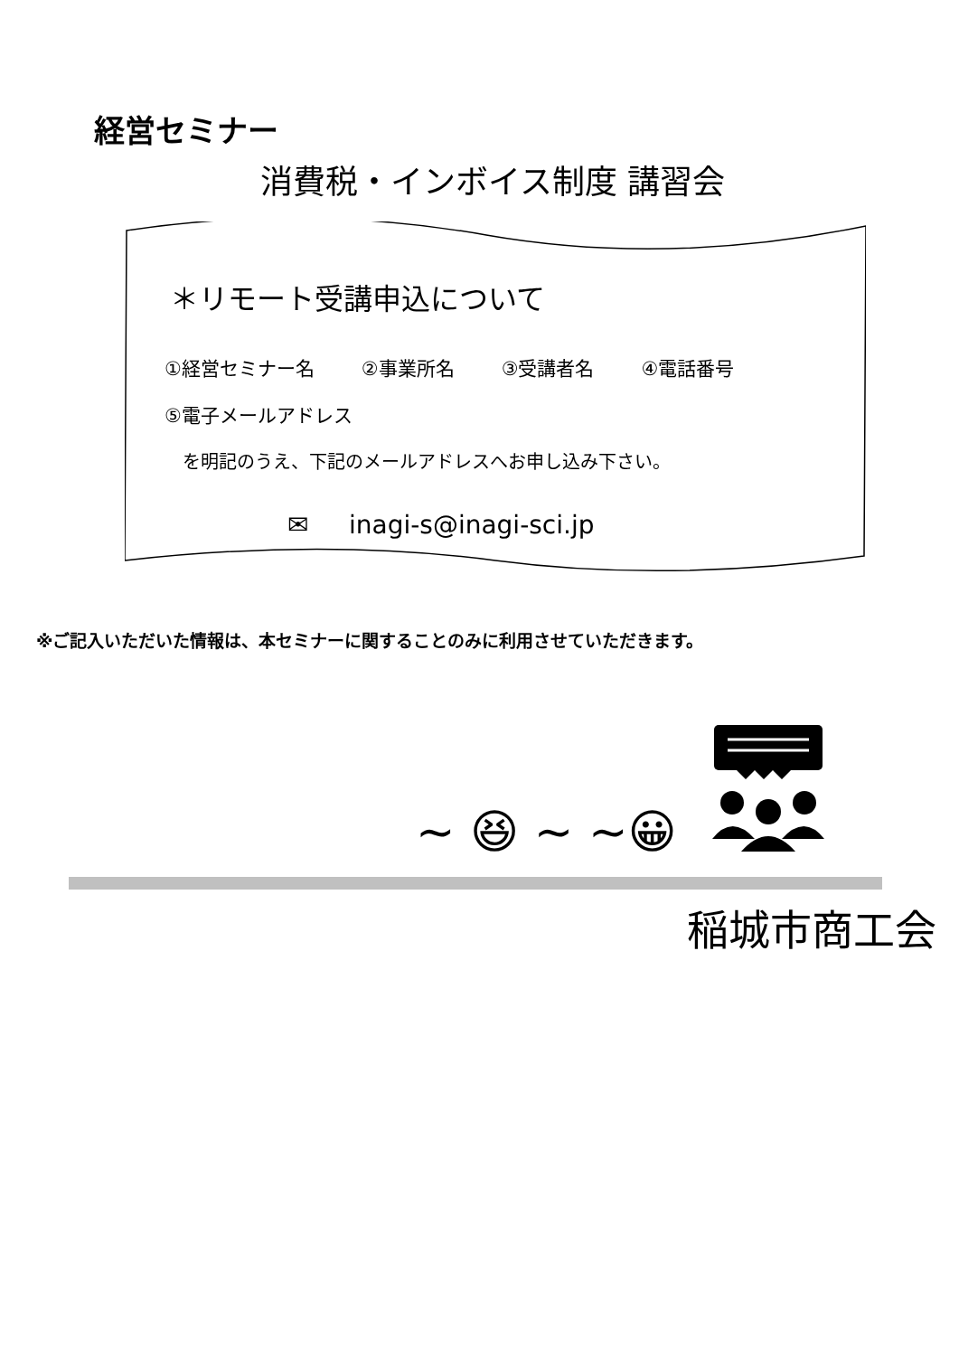経営セミナー
消費税・インボイス制度 講習会
＊リモート受講申込について
①経営セミナー名 ②事業所名 ③受講者名 ④電話番号
⑤電子メールアドレス
を明記のうえ、下記のメールアドレスへお申し込み下さい。
✉ inagi-s@inagi-sci.jp
※ご記入いただいた情報は、本セミナーに関することのみに利用させていただきます。
~ 😆 ~ ~😀
稲城市商工会